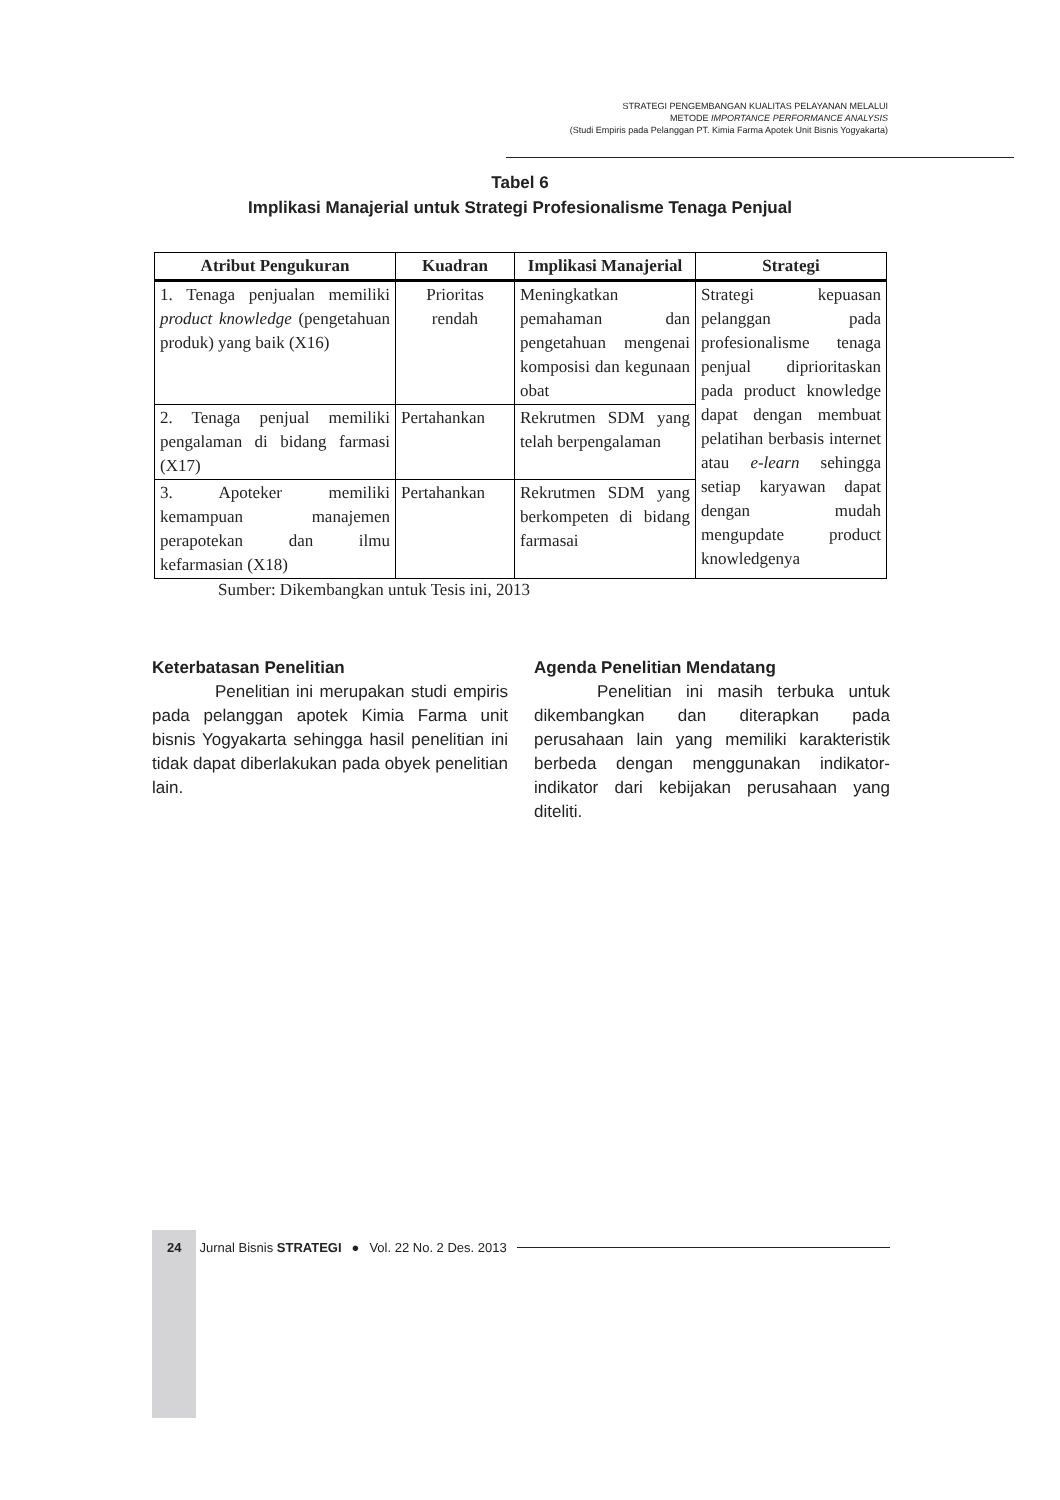STRATEGI PENGEMBANGAN KUALITAS PELAYANAN MELALUI
METODE IMPORTANCE PERFORMANCE ANALYSIS
(Studi Empiris pada Pelanggan PT. Kimia Farma Apotek Unit Bisnis Yogyakarta)
Tabel 6
Implikasi Manajerial untuk Strategi Profesionalisme Tenaga Penjual
| Atribut Pengukuran | Kuadran | Implikasi Manajerial | Strategi |
| --- | --- | --- | --- |
| 1. Tenaga penjualan memiliki product knowledge (pengetahuan produk) yang baik (X16) | Prioritas rendah | Meningkatkan pemahaman dan pengetahuan mengenai komposisi dan kegunaan obat | Strategi kepuasan pelanggan pada profesionalisme tenaga penjual diprioritaskan pada product knowledge dapat dengan membuat pelatihan berbasis internet atau e-learn sehingga setiap karyawan dapat dengan mudah mengupdate product knowledgenya |
| 2. Tenaga penjual memiliki pengalaman di bidang farmasi (X17) | Pertahankan | Rekrutmen SDM yang telah berpengalaman | |
| 3. Apoteker memiliki kemampuan manajemen perapotekan dan ilmu kefarmasian (X18) | Pertahankan | Rekrutmen SDM yang berkompeten di bidang farmasai | |
Sumber: Dikembangkan untuk Tesis ini, 2013
Keterbatasan Penelitian
Penelitian ini merupakan studi empiris pada pelanggan apotek Kimia Farma unit bisnis Yogyakarta sehingga hasil penelitian ini tidak dapat diberlakukan pada obyek penelitian lain.
Agenda Penelitian Mendatang
Penelitian ini masih terbuka untuk dikembangkan dan diterapkan pada perusahaan lain yang memiliki karakteristik berbeda dengan menggunakan indikator-indikator dari kebijakan perusahaan yang diteliti.
24 Jurnal Bisnis STRATEGI ● Vol. 22 No. 2 Des. 2013